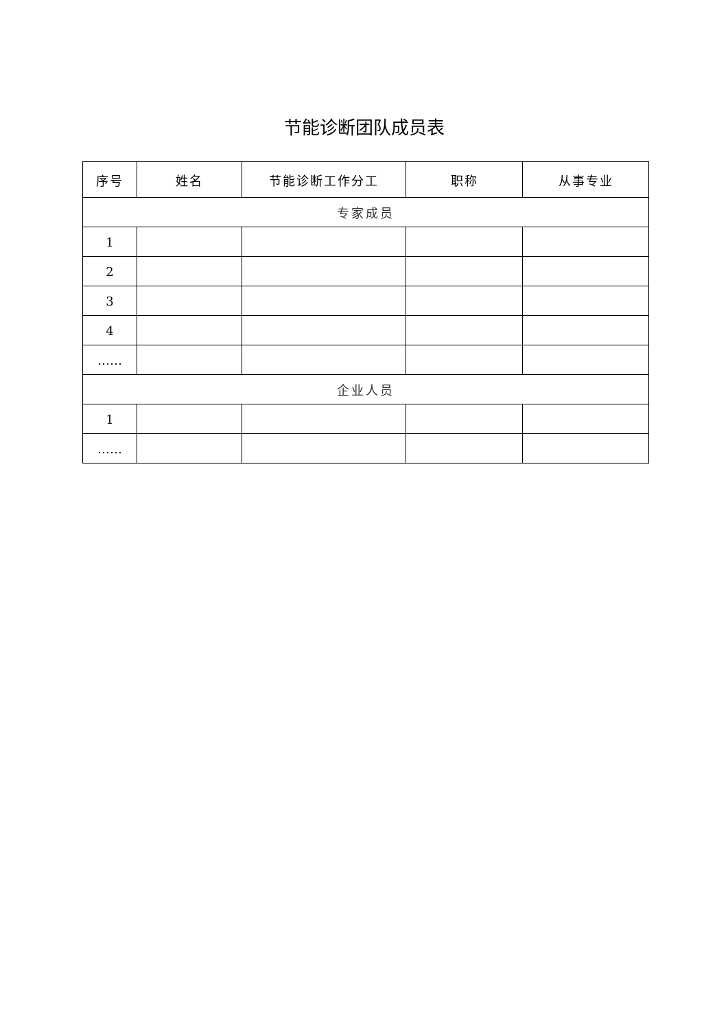节能诊断团队成员表
| 序号 | 姓名 | 节能诊断工作分工 | 职称 | 从事专业 |
| --- | --- | --- | --- | --- |
| 专家成员 | | | | |
| 1 | | | | |
| 2 | | | | |
| 3 | | | | |
| 4 | | | | |
| …… | | | | |
| 企业人员 | | | | |
| 1 | | | | |
| …… | | | | |